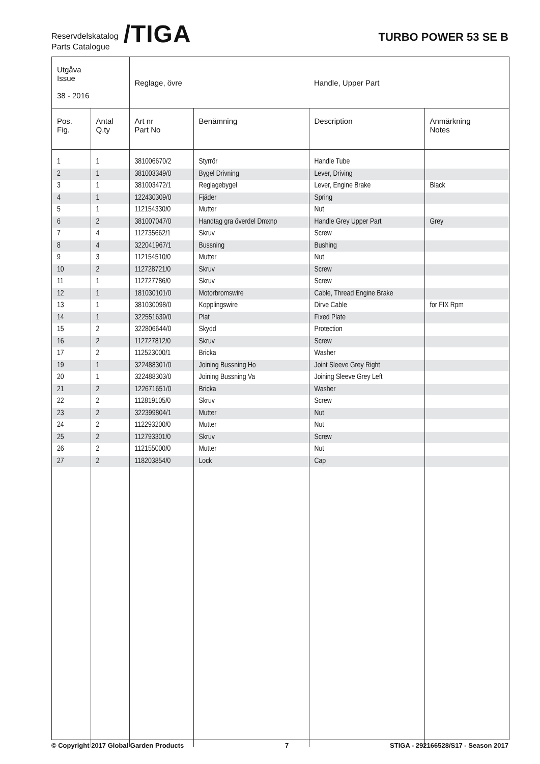Reservdelskatalog
Parts Catalogue
/TIGA
TURBO POWER 53 SE B
| Utgåva Issue 38 - 2016 | | Reglage, övre | | Handle, Upper Part | |
| Pos. Fig. | Antal Q.ty | Art nr Part No | Benämning | Description | Anmärkning Notes |
| 1 | 1 | 381006670/2 | Styrrör | Handle Tube | |
| 2 | 1 | 381003349/0 | Bygel Drivning | Lever, Driving | |
| 3 | 1 | 381003472/1 | Reglagebygel | Lever, Engine Brake | Black |
| 4 | 1 | 122430309/0 | Fjäder | Spring | |
| 5 | 1 | 112154330/0 | Mutter | Nut | |
| 6 | 2 | 381007047/0 | Handtag gra överdel Dmxnp | Handle Grey Upper Part | Grey |
| 7 | 4 | 112735662/1 | Skruv | Screw | |
| 8 | 4 | 322041967/1 | Bussning | Bushing | |
| 9 | 3 | 112154510/0 | Mutter | Nut | |
| 10 | 2 | 112728721/0 | Skruv | Screw | |
| 11 | 1 | 112727786/0 | Skruv | Screw | |
| 12 | 1 | 181030101/0 | Motorbromswire | Cable, Thread Engine Brake | |
| 13 | 1 | 381030098/0 | Kopplingswire | Dirve Cable | for FIX Rpm |
| 14 | 1 | 322551639/0 | Plat | Fixed Plate | |
| 15 | 2 | 322806644/0 | Skydd | Protection | |
| 16 | 2 | 112727812/0 | Skruv | Screw | |
| 17 | 2 | 112523000/1 | Bricka | Washer | |
| 19 | 1 | 322488301/0 | Joining Bussning Ho | Joint Sleeve Grey Right | |
| 20 | 1 | 322488303/0 | Joining Bussning Va | Joining Sleeve Grey Left | |
| 21 | 2 | 122671651/0 | Bricka | Washer | |
| 22 | 2 | 112819105/0 | Skruv | Screw | |
| 23 | 2 | 322399804/1 | Mutter | Nut | |
| 24 | 2 | 112293200/0 | Mutter | Nut | |
| 25 | 2 | 112793301/0 | Skruv | Screw | |
| 26 | 2 | 112155000/0 | Mutter | Nut | |
| 27 | 2 | 118203854/0 | Lock | Cap | |
© Copyright 2017 Global Garden Products 7 STIGA - 292166528/S17 - Season 2017